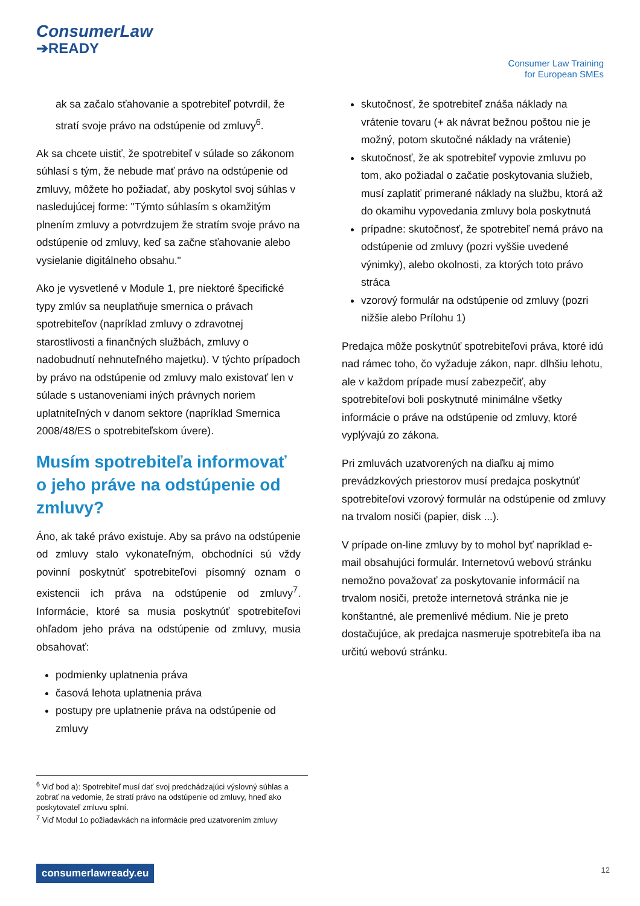ConsumerLaw
➔READY
Consumer Law Training
for European SMEs
ak sa začalo sťahovanie a spotrebiteľ potvrdil, že stratí svoje právo na odstúpenie od zmluvy<sup>6</sup>.
Ak sa chcete uistiť, že spotrebiteľ v súlade so zákonom súhlasí s tým, že nebude mať právo na odstúpenie od zmluvy, môžete ho požiadať, aby poskytol svoj súhlas v nasledujúcej forme: "Týmto súhlasím s okamžitým plnením zmluvy a potvrdzujem že stratím svoje právo na odstúpenie od zmluvy, keď sa začne sťahovanie alebo vysielanie digitálneho obsahu."
Ako je vysvetlené v Module 1, pre niektoré špecifické typy zmlúv sa neuplatňuje smernica o právach spotrebiteľov (napríklad zmluvy o zdravotnej starostlivosti a finančných službách, zmluvy o nadobudnutí nehnuteľného majetku). V týchto prípadoch by právo na odstúpenie od zmluvy malo existovať len v súlade s ustanoveniami iných právnych noriem uplatniteľných v danom sektore (napríklad Smernica 2008/48/ES o spotrebiteľskom úvere).
Musím spotrebiteľa informovať o jeho práve na odstúpenie od zmluvy?
Áno, ak také právo existuje. Aby sa právo na odstúpenie od zmluvy stalo vykonateľným, obchodníci sú vždy povinní poskytnúť spotrebiteľovi písomný oznam o existencii ich práva na odstúpenie od zmluvy<sup>7</sup>. Informácie, ktoré sa musia poskytnúť spotrebiteľovi ohľadom jeho práva na odstúpenie od zmluvy, musia obsahovať:
podmienky uplatnenia práva
časová lehota uplatnenia práva
postupy pre uplatnenie práva na odstúpenie od zmluvy
skutočnosť, že spotrebiteľ znáša náklady na vrátenie tovaru (+ ak návrat bežnou poštou nie je možný, potom skutočné náklady na vrátenie)
skutočnosť, že ak spotrebiteľ vypovie zmluvu po tom, ako požiadal o začatie poskytovania služieb, musí zaplatiť primerané náklady na službu, ktorá až do okamihu vypovedania zmluvy bola poskytnutá
prípadne: skutočnosť, že spotrebiteľ nemá právo na odstúpenie od zmluvy (pozri vyššie uvedené výnimky), alebo okolnosti, za ktorých toto právo stráca
vzorový formulár na odstúpenie od zmluvy (pozri nižšie alebo Prílohu 1)
Predajca môže poskytnúť spotrebiteľovi práva, ktoré idú nad rámec toho, čo vyžaduje zákon, napr. dlhšiu lehotu, ale v každom prípade musí zabezpečiť, aby spotrebiteľovi boli poskytnuté minimálne všetky informácie o práve na odstúpenie od zmluvy, ktoré vyplývajú zo zákona.
Pri zmluvách uzatvorených na diaľku aj mimo prevádzkových priestorov musí predajca poskytnúť spotrebiteľovi vzorový formulár na odstúpenie od zmluvy na trvalom nosiči (papier, disk ...).
V prípade on-line zmluvy by to mohol byť napríklad e-mail obsahujúci formulár. Internetovú webovú stránku nemožno považovať za poskytovanie informácií na trvalom nosiči, pretože internetová stránka nie je konštantné, ale premenlivé médium. Nie je preto dostačujúce, ak predajca nasmeruje spotrebiteľa iba na určitú webovú stránku.
<sup>6</sup> Viď bod a): Spotrebiteľ musí dať svoj predchádzajúci výslovný súhlas a zobrať na vedomie, že stratí právo na odstúpenie od zmluvy, hneď ako poskytovateľ zmluvu splní.
<sup>7</sup> Viď Modul 1o požiadavkách na informácie pred uzatvorením zmluvy
consumerlawready.eu 12